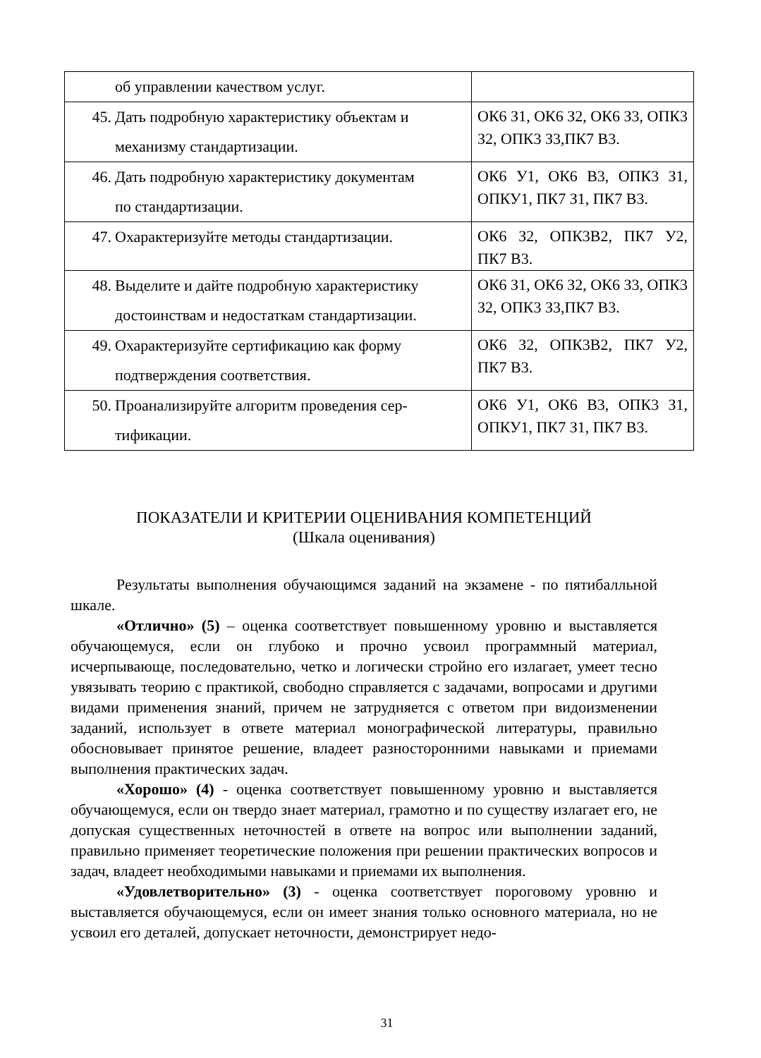| об управлении качеством услуг. | |
| 45. Дать подробную характеристику объектам и механизму стандартизации. | ОК6 З1, ОК6 З2, ОК6 З3, ОПК3 З2, ОПК3 З3,ПК7 В3. |
| 46. Дать подробную характеристику документам по стандартизации. | ОК6 У1, ОК6 В3, ОПК3 З1, ОПКУ1, ПК7 З1, ПК7 В3. |
| 47. Охарактеризуйте методы стандартизации. | ОК6 З2, ОПК3В2, ПК7 У2, ПК7 В3. |
| 48. Выделите и дайте подробную характеристику достоинствам и недостаткам стандартизации. | ОК6 З1, ОК6 З2, ОК6 З3, ОПК3 З2, ОПК3 З3,ПК7 В3. |
| 49. Охарактеризуйте сертификацию как форму подтверждения соответствия. | ОК6 З2, ОПК3В2, ПК7 У2, ПК7 В3. |
| 50. Проанализируйте алгоритм проведения сер- тификации. | ОК6 У1, ОК6 В3, ОПК3 З1, ОПКУ1, ПК7 З1, ПК7 В3. |
ПОКАЗАТЕЛИ И КРИТЕРИИ ОЦЕНИВАНИЯ КОМПЕТЕНЦИЙ
(Шкала оценивания)
Результаты выполнения обучающимся заданий на экзамене - по пятибалльной шкале.
«Отлично» (5) – оценка соответствует повышенному уровню и выставляется обучающемуся, если он глубоко и прочно усвоил программный материал, исчерпывающе, последовательно, четко и логически стройно его излагает, умеет тесно увязывать теорию с практикой, свободно справляется с задачами, вопросами и другими видами применения знаний, причем не затрудняется с ответом при видоизменении заданий, использует в ответе материал монографической литературы, правильно обосновывает принятое решение, владеет разносторонними навыками и приемами выполнения практических задач.
«Хорошо» (4) - оценка соответствует повышенному уровню и выставляется обучающемуся, если он твердо знает материал, грамотно и по существу излагает его, не допуская существенных неточностей в ответе на вопрос или выполнении заданий, правильно применяет теоретические положения при решении практических вопросов и задач, владеет необходимыми навыками и приемами их выполнения.
«Удовлетворительно» (3) - оценка соответствует пороговому уровню и выставляется обучающемуся, если он имеет знания только основного материала, но не усвоил его деталей, допускает неточности, демонстрирует недо-
31